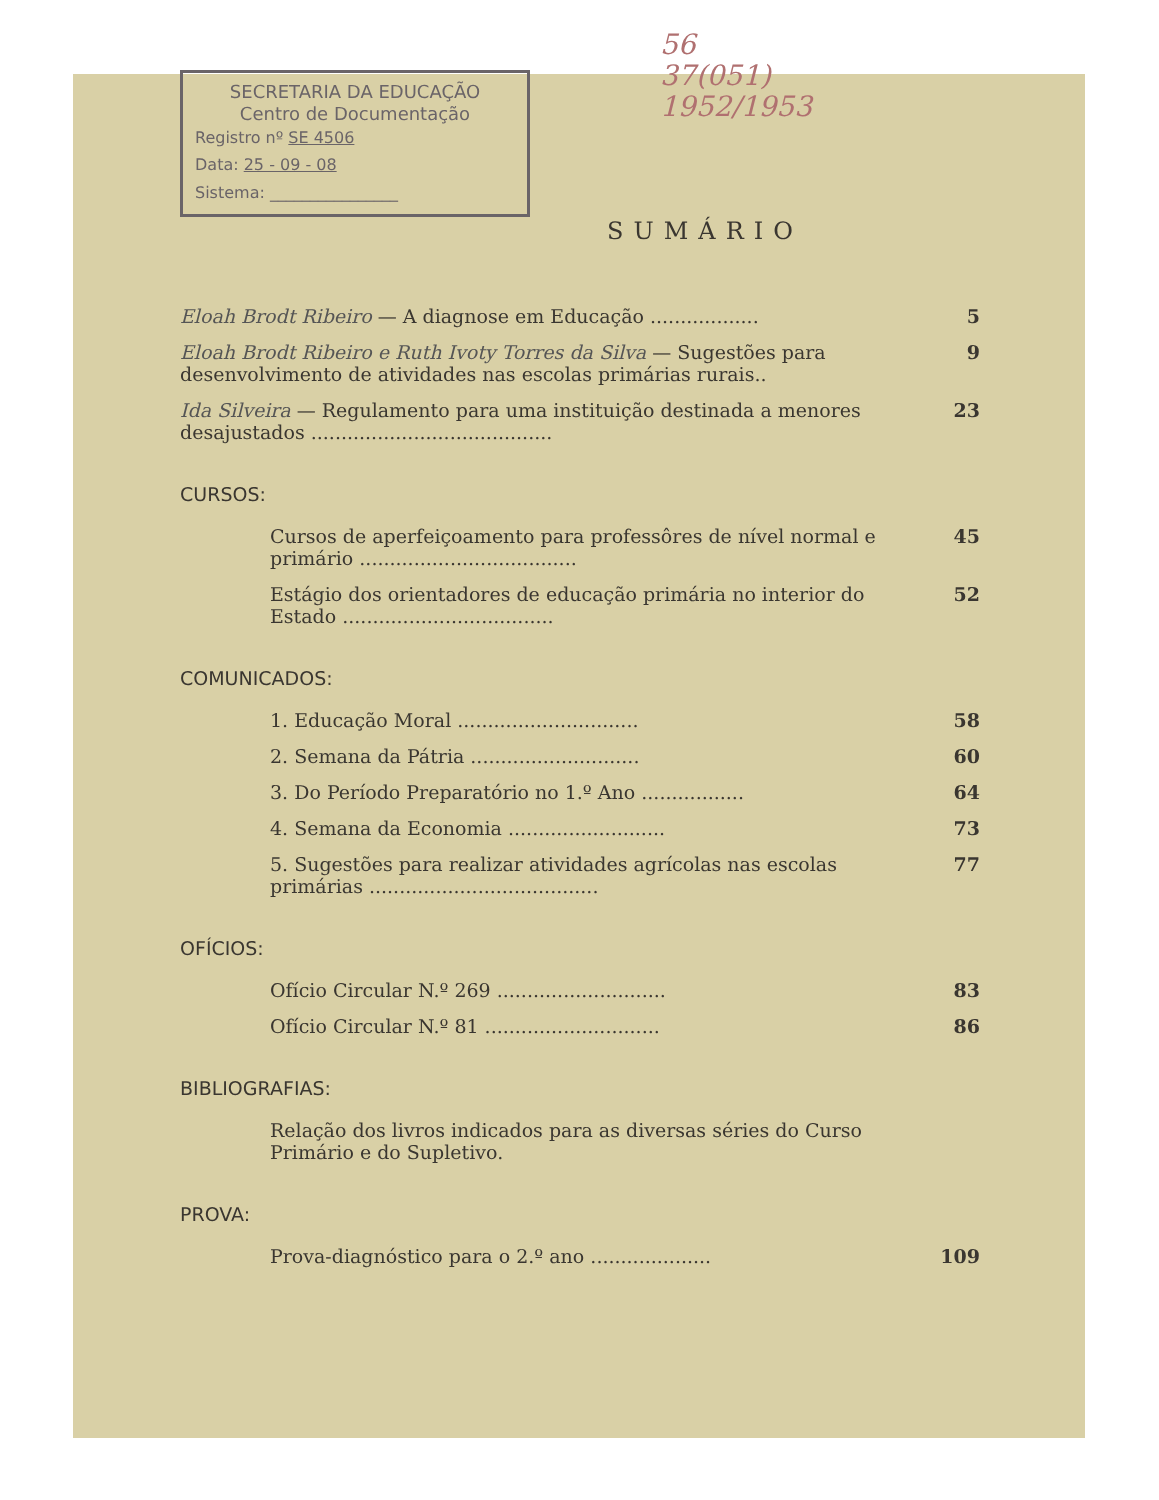SECRETARIA DA EDUCAÇÃO
Centro de Documentação
Registro nº SE 4506
Data: 25 - 09 - 08
Sistema: ________________
56
37(051)
1952/1953
SUMÁRIO
Eloah Brodt Ribeiro — A diagnose em Educação ..................
5
Eloah Brodt Ribeiro e Ruth Ivoty Torres da Silva — Sugestões para desenvolvimento de atividades nas escolas primárias rurais..
9
Ida Silveira — Regulamento para uma instituição destinada a menores desajustados ........................................
23
CURSOS:
Cursos de aperfeiçoamento para professôres de nível normal e primário ....................................
45
Estágio dos orientadores de educação primária no interior do Estado ...................................
52
COMUNICADOS:
1. Educação Moral ..............................
58
2. Semana da Pátria ............................
60
3. Do Período Preparatório no 1.º Ano .................
64
4. Semana da Economia ..........................
73
5. Sugestões para realizar atividades agrícolas nas escolas primárias ......................................
77
OFÍCIOS:
Ofício Circular N.º 269 ............................
83
Ofício Circular N.º 81 .............................
86
BIBLIOGRAFIAS:
Relação dos livros indicados para as diversas séries do Curso Primário e do Supletivo.
PROVA:
Prova-diagnóstico para o 2.º ano ....................
109